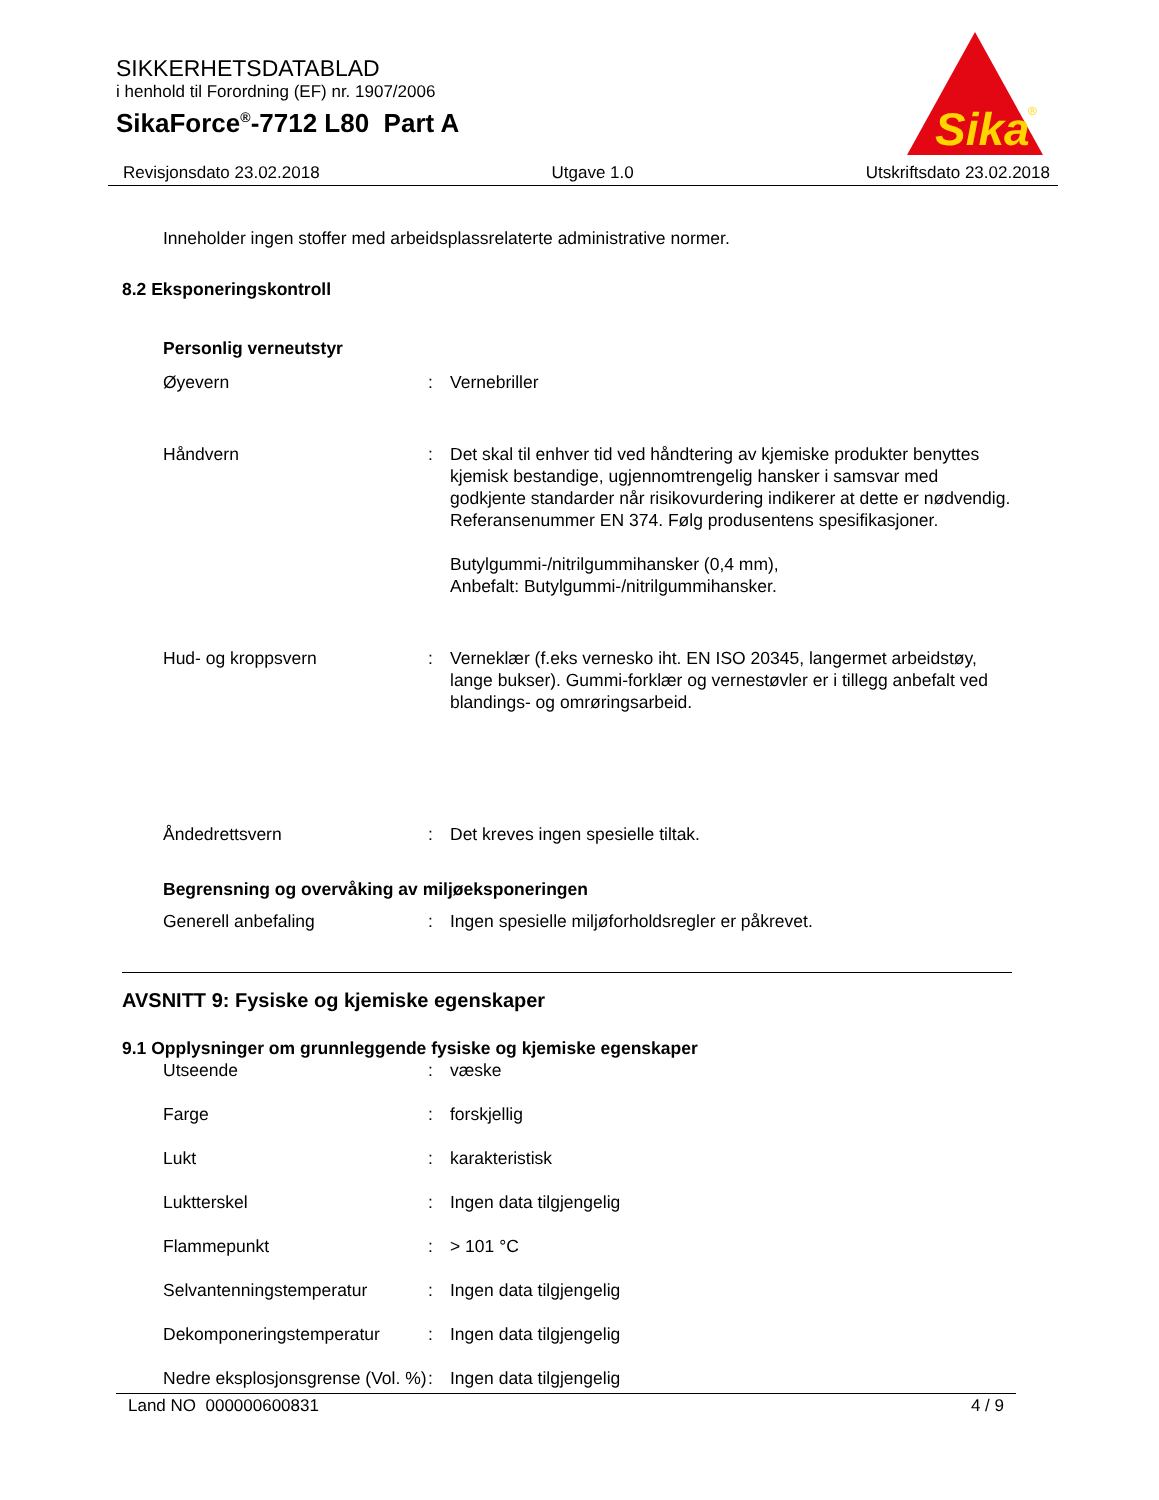SIKKERHETSDATABLAD
i henhold til Forordning (EF) nr. 1907/2006
SikaForce<sup>®</sup>-7712 L80 Part A
Sika
®
Revisjonsdato 23.02.2018 Utgave 1.0 Utskriftsdato 23.02.2018
Inneholder ingen stoffer med arbeidsplassrelaterte administrative normer.
8.2 Eksponeringskontroll
Personlig verneutstyr
| Øyevern | : | Vernebriller |
| Håndvern | : | Det skal til enhver tid ved håndtering av kjemiske produkter benyttes kjemisk bestandige, ugjennomtrengelig hansker i samsvar med godkjente standarder når risikovurdering indikerer at dette er nødvendig. Referansenummer EN 374. Følg produsentens spesifikasjoner. Butylgummi-/nitrilgummihansker (0,4 mm), Anbefalt: Butylgummi-/nitrilgummihansker. |
| Hud- og kroppsvern | : | Verneklær (f.eks vernesko iht. EN ISO 20345, langermet arbeidstøy, lange bukser). Gummi-forklær og vernestøvler er i tillegg anbefalt ved blandings- og omrøringsarbeid. |
| Åndedrettsvern | : | Det kreves ingen spesielle tiltak. |
Begrensning og overvåking av miljøeksponeringen
| Generell anbefaling | : | Ingen spesielle miljøforholdsregler er påkrevet. |
AVSNITT 9: Fysiske og kjemiske egenskaper
9.1 Opplysninger om grunnleggende fysiske og kjemiske egenskaper
| Utseende | : | væske |
| Farge | : | forskjellig |
| Lukt | : | karakteristisk |
| Luktterskel | : | Ingen data tilgjengelig |
| Flammepunkt | : | > 101 °C |
| Selvantenningstemperatur | : | Ingen data tilgjengelig |
| Dekomponeringstemperatur | : | Ingen data tilgjengelig |
| Nedre eksplosjonsgrense (Vol. %) | : | Ingen data tilgjengelig |
Land NO 000000600831 4 / 9